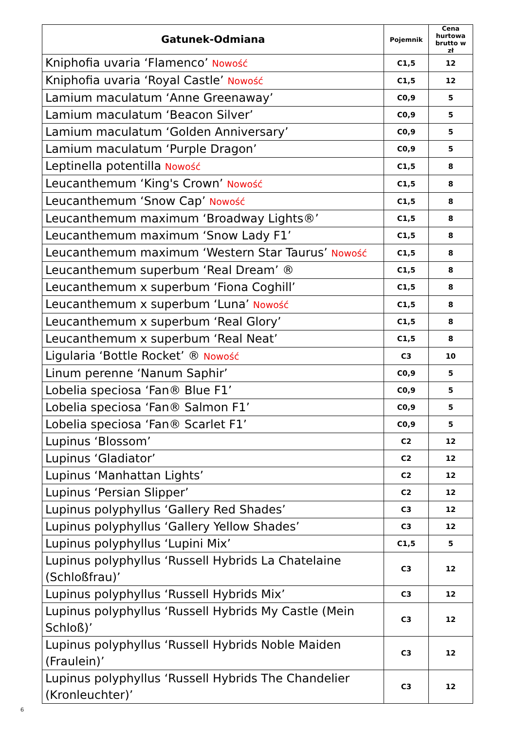| Gatunek-Odmiana | Pojemnik | Cena hurtowa brutto w zł |
| --- | --- | --- |
| Kniphofia uvaria ‘Flamenco’ Nowość | C1,5 | 12 |
| Kniphofia uvaria ‘Royal Castle’ Nowość | C1,5 | 12 |
| Lamium maculatum ‘Anne Greenaway’ | C0,9 | 5 |
| Lamium maculatum ‘Beacon Silver’ | C0,9 | 5 |
| Lamium maculatum ‘Golden Anniversary’ | C0,9 | 5 |
| Lamium maculatum ‘Purple Dragon’ | C0,9 | 5 |
| Leptinella potentilla Nowość | C1,5 | 8 |
| Leucanthemum ‘King's Crown’ Nowość | C1,5 | 8 |
| Leucanthemum ‘Snow Cap’ Nowość | C1,5 | 8 |
| Leucanthemum maximum ‘Broadway Lights®’ | C1,5 | 8 |
| Leucanthemum maximum ‘Snow Lady F1’ | C1,5 | 8 |
| Leucanthemum maximum ‘Western Star Taurus’ Nowość | C1,5 | 8 |
| Leucanthemum superbum ‘Real Dream’ ® | C1,5 | 8 |
| Leucanthemum x superbum ‘Fiona Coghill’ | C1,5 | 8 |
| Leucanthemum x superbum ‘Luna’ Nowość | C1,5 | 8 |
| Leucanthemum x superbum ‘Real Glory’ | C1,5 | 8 |
| Leucanthemum x superbum ‘Real Neat’ | C1,5 | 8 |
| Ligularia ‘Bottle Rocket’ ® Nowość | C3 | 10 |
| Linum perenne ‘Nanum Saphir’ | C0,9 | 5 |
| Lobelia speciosa ‘Fan® Blue F1’ | C0,9 | 5 |
| Lobelia speciosa ‘Fan® Salmon F1’ | C0,9 | 5 |
| Lobelia speciosa ‘Fan® Scarlet F1’ | C0,9 | 5 |
| Lupinus ‘Blossom’ | C2 | 12 |
| Lupinus ‘Gladiator’ | C2 | 12 |
| Lupinus ‘Manhattan Lights’ | C2 | 12 |
| Lupinus ‘Persian Slipper’ | C2 | 12 |
| Lupinus polyphyllus ‘Gallery Red Shades’ | C3 | 12 |
| Lupinus polyphyllus ‘Gallery Yellow Shades’ | C3 | 12 |
| Lupinus polyphyllus ‘Lupini Mix’ | C1,5 | 5 |
| Lupinus polyphyllus ‘Russell Hybrids La Chatelaine (Schloßfrau)’ | C3 | 12 |
| Lupinus polyphyllus ‘Russell Hybrids Mix’ | C3 | 12 |
| Lupinus polyphyllus ‘Russell Hybrids My Castle (Mein Schloß)’ | C3 | 12 |
| Lupinus polyphyllus ‘Russell Hybrids Noble Maiden (Fraulein)’ | C3 | 12 |
| Lupinus polyphyllus ‘Russell Hybrids The Chandelier (Kronleuchter)’ | C3 | 12 |
6